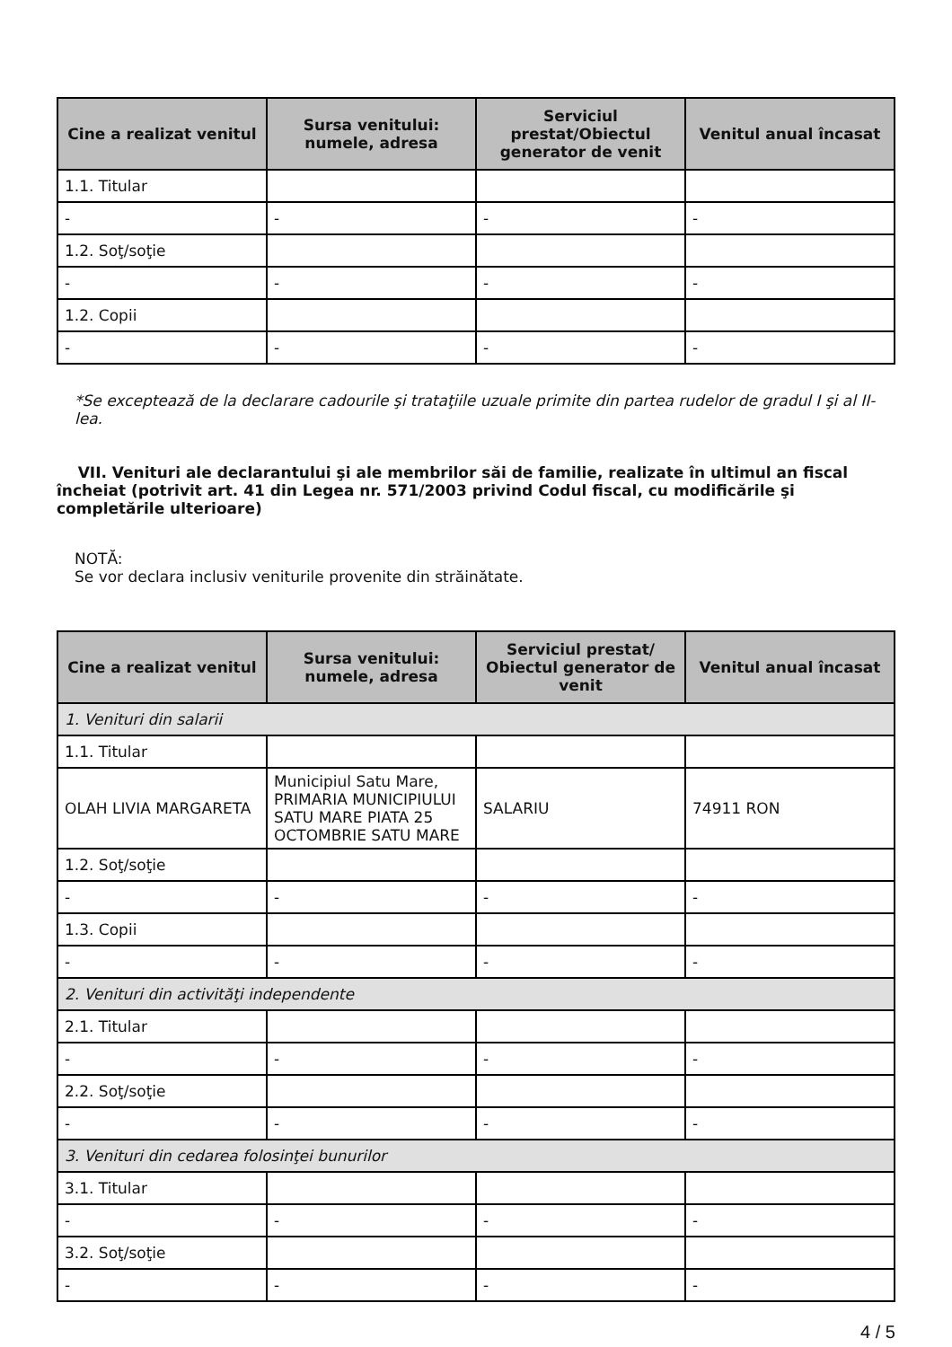| Cine a realizat venitul | Sursa venitului: numele, adresa | Serviciul prestat/Obiectul generator de venit | Venitul anual încasat |
| --- | --- | --- | --- |
| 1.1. Titular | | | |
| - | - | - | - |
| 1.2. Soţ/soţie | | | |
| - | - | - | - |
| 1.2. Copii | | | |
| - | - | - | - |
*Se exceptează de la declarare cadourile şi trataţiile uzuale primite din partea rudelor de gradul I şi al II-lea.
VII. Venituri ale declarantului şi ale membrilor săi de familie, realizate în ultimul an fiscal încheiat (potrivit art. 41 din Legea nr. 571/2003 privind Codul fiscal, cu modificările şi completările ulterioare)
NOTĂ:
Se vor declara inclusiv veniturile provenite din străinătate.
| Cine a realizat venitul | Sursa venitului: numele, adresa | Serviciul prestat/ Obiectul generator de venit | Venitul anual încasat |
| --- | --- | --- | --- |
| 1. Venituri din salarii | | | |
| 1.1. Titular | | | |
| OLAH LIVIA MARGARETA | Municipiul Satu Mare, PRIMARIA MUNICIPIULUI SATU MARE PIATA 25 OCTOMBRIE SATU MARE | SALARIU | 74911 RON |
| 1.2. Soţ/soţie | | | |
| - | - | - | - |
| 1.3. Copii | | | |
| - | - | - | - |
| 2. Venituri din activităţi independente | | | |
| 2.1. Titular | | | |
| - | - | - | - |
| 2.2. Soţ/soţie | | | |
| - | - | - | - |
| 3. Venituri din cedarea folosinţei bunurilor | | | |
| 3.1. Titular | | | |
| - | - | - | - |
| 3.2. Soţ/soţie | | | |
| - | - | - | - |
4 / 5